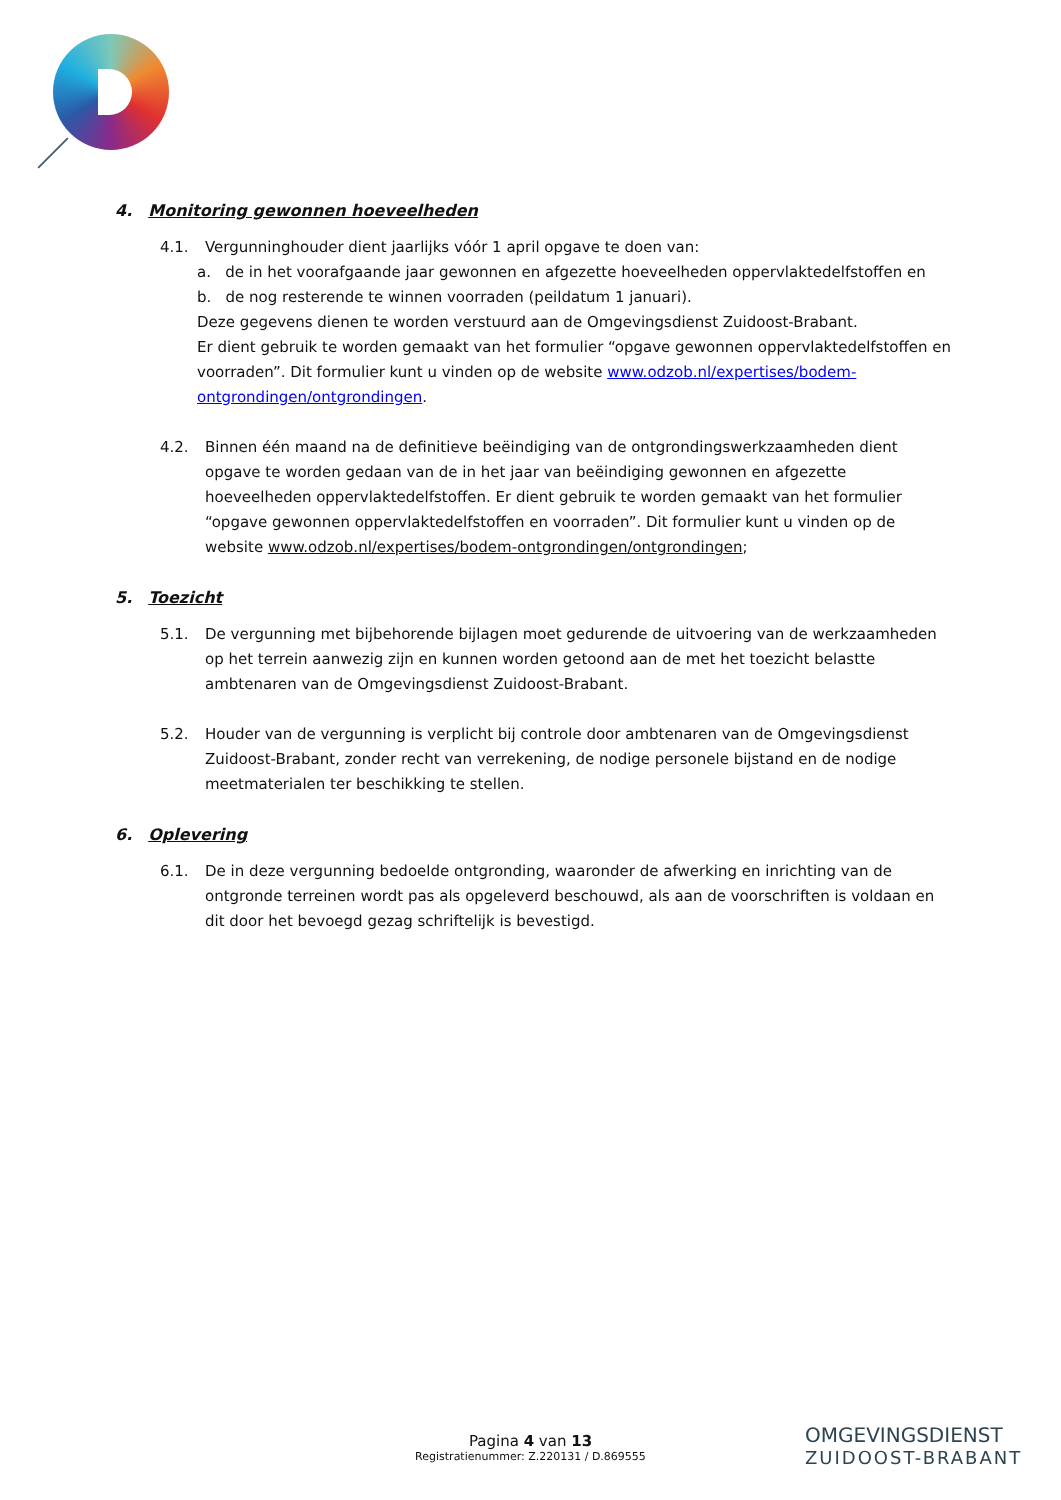4. Monitoring gewonnen hoeveelheden
4.1. Vergunninghouder dient jaarlijks vóór 1 april opgave te doen van:
a. de in het voorafgaande jaar gewonnen en afgezette hoeveelheden oppervlaktedelfstoffen en
b. de nog resterende te winnen voorraden (peildatum 1 januari).
Deze gegevens dienen te worden verstuurd aan de Omgevingsdienst Zuidoost-Brabant.
Er dient gebruik te worden gemaakt van het formulier “opgave gewonnen oppervlaktedelfstoffen en voorraden”. Dit formulier kunt u vinden op de website www.odzob.nl/expertises/bodem-ontgrondingen/ontgrondingen.
4.2. Binnen één maand na de definitieve beëindiging van de ontgrondingswerkzaamheden dient opgave te worden gedaan van de in het jaar van beëindiging gewonnen en afgezette hoeveelheden oppervlaktedelfstoffen. Er dient gebruik te worden gemaakt van het formulier “opgave gewonnen oppervlaktedelfstoffen en voorraden”. Dit formulier kunt u vinden op de website www.odzob.nl/expertises/bodem-ontgrondingen/ontgrondingen;
5. Toezicht
5.1. De vergunning met bijbehorende bijlagen moet gedurende de uitvoering van de werkzaamheden op het terrein aanwezig zijn en kunnen worden getoond aan de met het toezicht belastte ambtenaren van de Omgevingsdienst Zuidoost-Brabant.
5.2. Houder van de vergunning is verplicht bij controle door ambtenaren van de Omgevingsdienst Zuidoost-Brabant, zonder recht van verrekening, de nodige personele bijstand en de nodige meetmaterialen ter beschikking te stellen.
6. Oplevering
6.1. De in deze vergunning bedoelde ontgronding, waaronder de afwerking en inrichting van de ontgronde terreinen wordt pas als opgeleverd beschouwd, als aan de voorschriften is voldaan en dit door het bevoegd gezag schriftelijk is bevestigd.
Pagina 4 van 13
Registratienummer: Z.220131 / D.869555
OMGEVINGSDIENST
ZUIDOOST-BRABANT